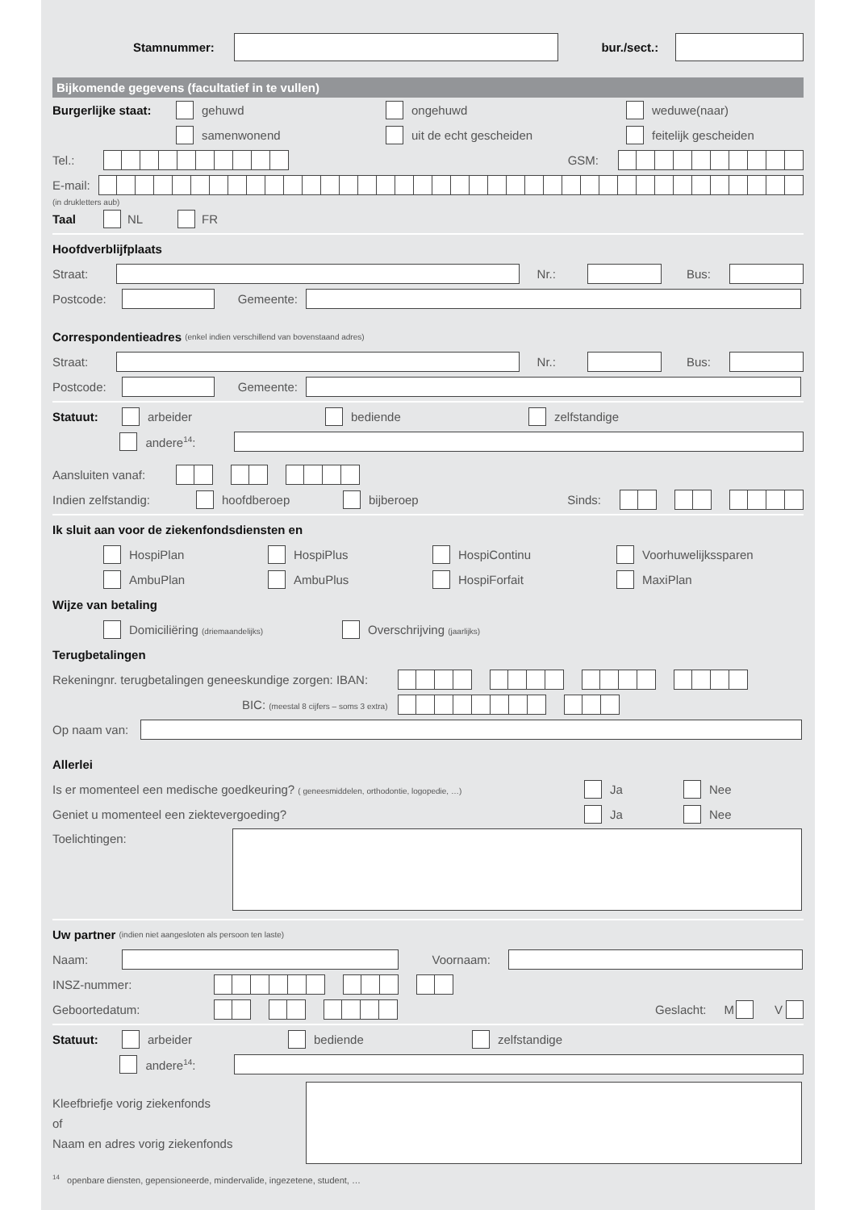Stamnummer: bur./sect.:
Bijkomende gegevens (facultatief in te vullen)
Burgerlijke staat: gehuwd ongehuwd weduwe(naar)
samenwonend uit de echt gescheiden feitelijk gescheiden
Tel.: GSM:
E-mail:
(in drukletters aub)
Taal NL FR
Hoofdverblijfplaats
Straat: Nr.: Bus:
Postcode: Gemeente:
Correspondentieadres (enkel indien verschillend van bovenstaand adres)
Straat: Nr.: Bus:
Postcode: Gemeente:
Statuut: arbeider bediende zelfstandige
andere<sup>14</sup>:
Aansluiten vanaf:
Indien zelfstandig: hoofdberoep bijberoep Sinds:
Ik sluit aan voor de ziekenfondsdiensten en
HospiPlan HospiPlus HospiContinu Voorhuwelijkssparen
AmbuPlan AmbuPlus HospiForfait MaxiPlan
Wijze van betaling
Domiciliëring (driemaandelijks) Overschrijving (jaarlijks)
Terugbetalingen
Rekeningnr. terugbetalingen geneeskundige zorgen: IBAN:
BIC: (meestal 8 cijfers – soms 3 extra)
Op naam van:
Allerlei
Is er momenteel een medische goedkeuring? ( geneesmiddelen, orthodontie, logopedie, …) Ja Nee
Geniet u momenteel een ziektevergoeding? Ja Nee
Toelichtingen:
Uw partner (indien niet aangesloten als persoon ten laste)
Naam: Voornaam:
INSZ-nummer:
Geboortedatum: Geslacht: M V
Statuut: arbeider bediende zelfstandige
andere<sup>14</sup>:
Kleefbriefje vorig ziekenfonds
of
Naam en adres vorig ziekenfonds
<sup>14</sup> openbare diensten, gepensioneerde, mindervalide, ingezetene, student, …